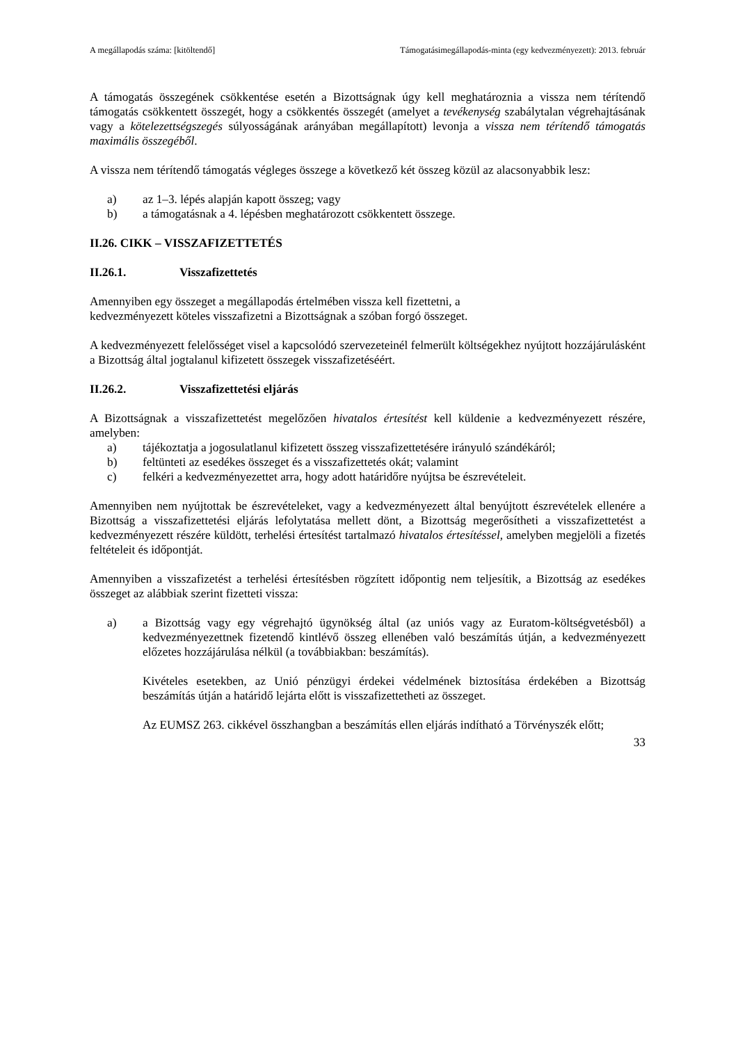A megállapodás száma: [kitöltendő] Támogatásimegállapodás-minta (egy kedvezményezett): 2013. február
A támogatás összegének csökkentése esetén a Bizottságnak úgy kell meghatároznia a vissza nem térítendő támogatás csökkentett összegét, hogy a csökkentés összegét (amelyet a tevékenység szabálytalan végrehajtásának vagy a kötelezettségszegés súlyosságának arányában megállapított) levonja a vissza nem térítendő támogatás maximális összegéből.
A vissza nem térítendő támogatás végleges összege a következő két összeg közül az alacsonyabbik lesz:
a) az 1–3. lépés alapján kapott összeg; vagy
b) a támogatásnak a 4. lépésben meghatározott csökkentett összege.
II.26. CIKK – VISSZAFIZETTETÉS
II.26.1. Visszafizettetés
Amennyiben egy összeget a megállapodás értelmében vissza kell fizettetni, a
kedvezményezett köteles visszafizetni a Bizottságnak a szóban forgó összeget.
A kedvezményezett felelősséget visel a kapcsolódó szervezeteinél felmerült költségekhez nyújtott hozzájárulásként a Bizottság által jogtalanul kifizetett összegek visszafizetéséért.
II.26.2. Visszafizettetési eljárás
A Bizottságnak a visszafizettetést megelőzően hivatalos értesítést kell küldenie a kedvezményezett részére, amelyben:
a) tájékoztatja a jogosulatlanul kifizetett összeg visszafizettetésére irányuló szándékáról;
b) feltünteti az esedékes összeget és a visszafizettetés okát; valamint
c) felkéri a kedvezményezettet arra, hogy adott határidőre nyújtsa be észrevételeit.
Amennyiben nem nyújtottak be észrevételeket, vagy a kedvezményezett által benyújtott észrevételek ellenére a Bizottság a visszafizettetési eljárás lefolytatása mellett dönt, a Bizottság megerősítheti a visszafizettetést a kedvezményezett részére küldött, terhelési értesítést tartalmazó hivatalos értesítéssel, amelyben megjelöli a fizetés feltételeit és időpontját.
Amennyiben a visszafizetést a terhelési értesítésben rögzített időpontig nem teljesítik, a Bizottság az esedékes összeget az alábbiak szerint fizetteti vissza:
a) a Bizottság vagy egy végrehajtó ügynökség által (az uniós vagy az Euratom-költségvetésből) a kedvezményezettnek fizetendő kintlévő összeg ellenében való beszámítás útján, a kedvezményezett előzetes hozzájárulása nélkül (a továbbiakban: beszámítás).
Kivételes esetekben, az Unió pénzügyi érdekei védelmének biztosítása érdekében a Bizottság beszámítás útján a határidő lejárta előtt is visszafizettetheti az összeget.
Az EUMSZ 263. cikkével összhangban a beszámítás ellen eljárás indítható a Törvényszék előtt;
33